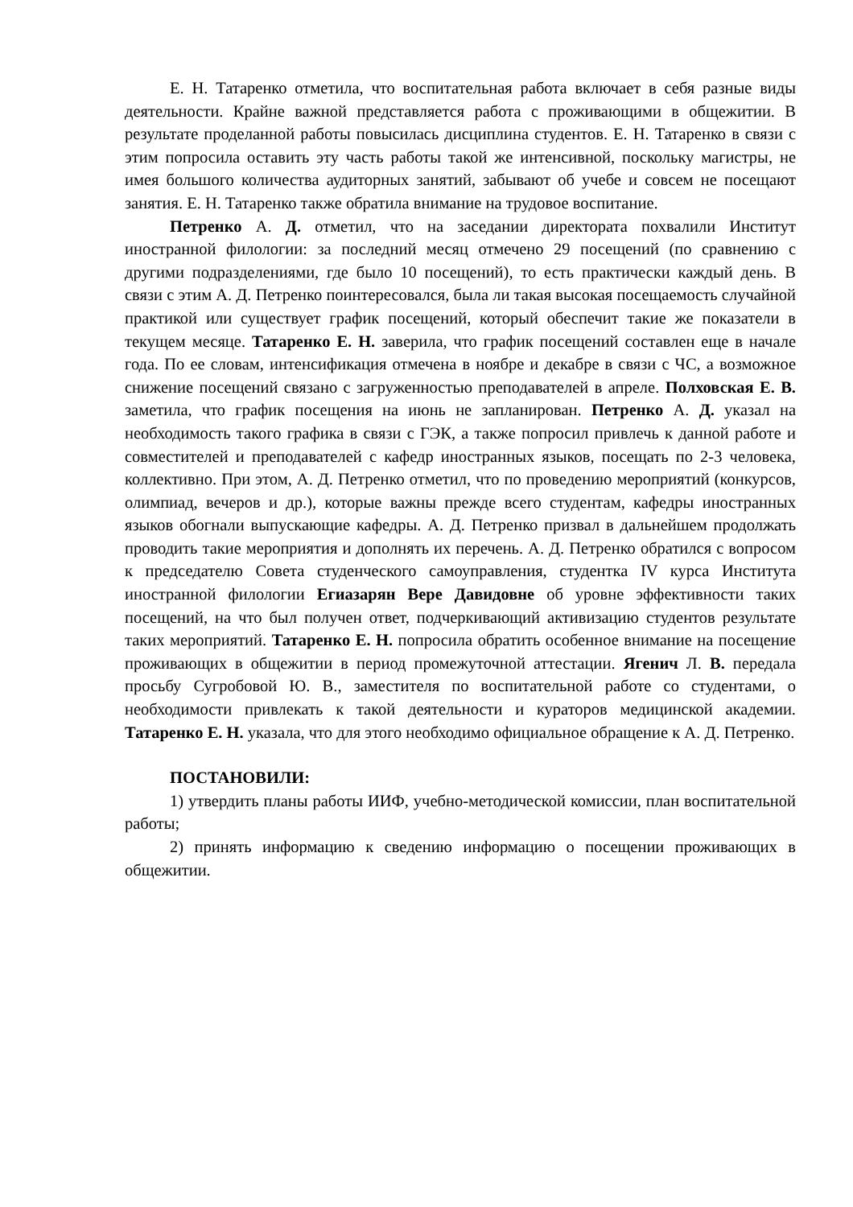Е. Н. Татаренко отметила, что воспитательная работа включает в себя разные виды деятельности. Крайне важной представляется работа с проживающими в общежитии. В результате проделанной работы повысилась дисциплина студентов. Е. Н. Татаренко в связи с этим попросила оставить эту часть работы такой же интенсивной, поскольку магистры, не имея большого количества аудиторных занятий, забывают об учебе и совсем не посещают занятия. Е. Н. Татаренко также обратила внимание на трудовое воспитание.
Петренко А. Д. отметил, что на заседании директората похвалили Институт иностранной филологии: за последний месяц отмечено 29 посещений (по сравнению с другими подразделениями, где было 10 посещений), то есть практически каждый день. В связи с этим А. Д. Петренко поинтересовался, была ли такая высокая посещаемость случайной практикой или существует график посещений, который обеспечит такие же показатели в текущем месяце. Татаренко Е. Н. заверила, что график посещений составлен еще в начале года. По ее словам, интенсификация отмечена в ноябре и декабре в связи с ЧС, а возможное снижение посещений связано с загруженностью преподавателей в апреле. Полховская Е. В. заметила, что график посещения на июнь не запланирован. Петренко А. Д. указал на необходимость такого графика в связи с ГЭК, а также попросил привлечь к данной работе и совместителей и преподавателей с кафедр иностранных языков, посещать по 2-3 человека, коллективно. При этом, А. Д. Петренко отметил, что по проведению мероприятий (конкурсов, олимпиад, вечеров и др.), которые важны прежде всего студентам, кафедры иностранных языков обогнали выпускающие кафедры. А. Д. Петренко призвал в дальнейшем продолжать проводить такие мероприятия и дополнять их перечень. А. Д. Петренко обратился с вопросом к председателю Совета студенческого самоуправления, студентка IV курса Института иностранной филологии Егиазарян Вере Давидовне об уровне эффективности таких посещений, на что был получен ответ, подчеркивающий активизацию студентов результате таких мероприятий. Татаренко Е. Н. попросила обратить особенное внимание на посещение проживающих в общежитии в период промежуточной аттестации. Ягенич Л. В. передала просьбу Сугробовой Ю. В., заместителя по воспитательной работе со студентами, о необходимости привлекать к такой деятельности и кураторов медицинской академии. Татаренко Е. Н. указала, что для этого необходимо официальное обращение к А. Д. Петренко.
ПОСТАНОВИЛИ:
1) утвердить планы работы ИИФ, учебно-методической комиссии, план воспитательной работы;
2) принять информацию к сведению информацию о посещении проживающих в общежитии.